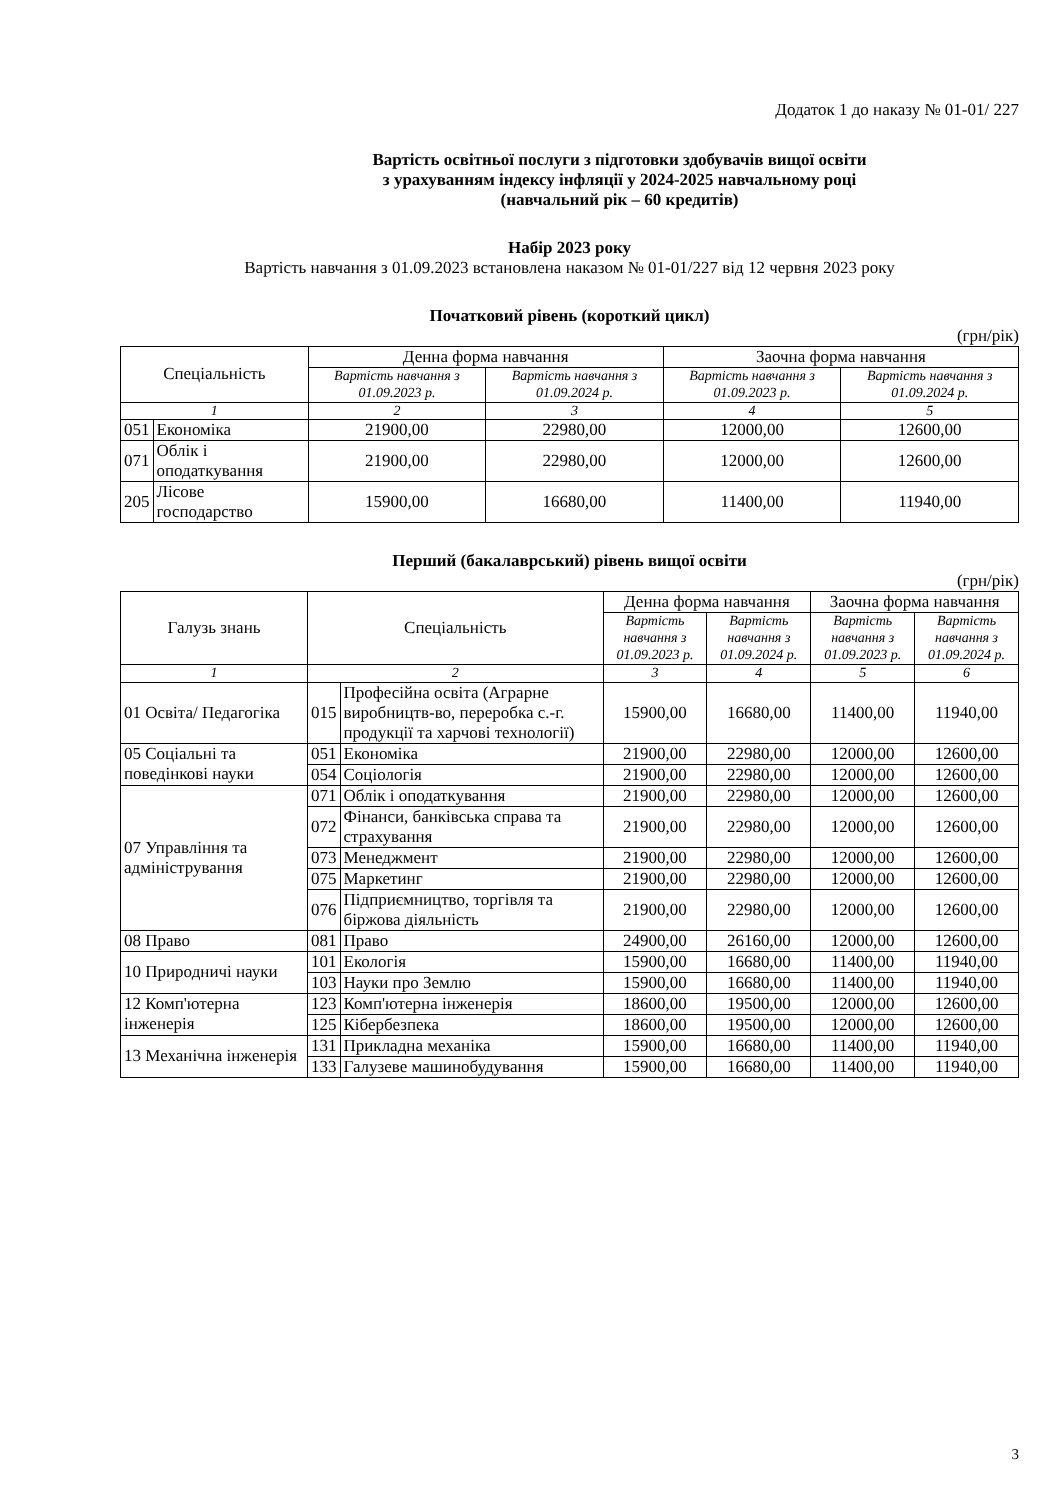Додаток 1 до наказу № 01-01/ 227
Вартість освітньої послуги з підготовки здобувачів вищої освіти
з урахуванням індексу інфляції у 2024-2025 навчальному році
(навчальний рік – 60 кредитів)
Набір 2023 року
Вартість навчання з 01.09.2023 встановлена наказом № 01-01/227 від 12 червня 2023 року
Початковий рівень (короткий цикл)
(грн/рік)
| Спеціальність | | Денна форма навчання | | Заочна форма навчання | |
| --- | --- | --- | --- | --- | --- |
| | | Вартість навчання з 01.09.2023 р. | Вартість навчання з 01.09.2024 р. | Вартість навчання з 01.09.2023 р. | Вартість навчання з 01.09.2024 р. |
| 1 | | 2 | 3 | 4 | 5 |
| 051 | Економіка | 21900,00 | 22980,00 | 12000,00 | 12600,00 |
| 071 | Облік і оподаткування | 21900,00 | 22980,00 | 12000,00 | 12600,00 |
| 205 | Лісове господарство | 15900,00 | 16680,00 | 11400,00 | 11940,00 |
Перший (бакалаврський) рівень вищої освіти
(грн/рік)
| Галузь знань | Спеціальність | | Денна форма навчання | | Заочна форма навчання | |
| --- | --- | --- | --- | --- | --- | --- |
| | | | Вартість навчання з 01.09.2023 р. | Вартість навчання з 01.09.2024 р. | Вартість навчання з 01.09.2023 р. | Вартість навчання з 01.09.2024 р. |
| 1 | 2 | | 3 | 4 | 5 | 6 |
| 01 Освіта/ Педагогіка | 015 | Професійна освіта (Аграрне виробництв-во, переробка с.-г. продукції та харчові технології) | 15900,00 | 16680,00 | 11400,00 | 11940,00 |
| 05 Соціальні та поведінкові науки | 051 | Економіка | 21900,00 | 22980,00 | 12000,00 | 12600,00 |
| | 054 | Соціологія | 21900,00 | 22980,00 | 12000,00 | 12600,00 |
| 07 Управління та адміністрування | 071 | Облік і оподаткування | 21900,00 | 22980,00 | 12000,00 | 12600,00 |
| | 072 | Фінанси, банківська справа та страхування | 21900,00 | 22980,00 | 12000,00 | 12600,00 |
| | 073 | Менеджмент | 21900,00 | 22980,00 | 12000,00 | 12600,00 |
| | 075 | Маркетинг | 21900,00 | 22980,00 | 12000,00 | 12600,00 |
| | 076 | Підприємництво, торгівля та біржова діяльність | 21900,00 | 22980,00 | 12000,00 | 12600,00 |
| 08 Право | 081 | Право | 24900,00 | 26160,00 | 12000,00 | 12600,00 |
| 10 Природничі науки | 101 | Екологія | 15900,00 | 16680,00 | 11400,00 | 11940,00 |
| | 103 | Науки про Землю | 15900,00 | 16680,00 | 11400,00 | 11940,00 |
| 12 Комп'ютерна інженерія | 123 | Комп'ютерна інженерія | 18600,00 | 19500,00 | 12000,00 | 12600,00 |
| | 125 | Кібербезпека | 18600,00 | 19500,00 | 12000,00 | 12600,00 |
| 13 Механічна інженерія | 131 | Прикладна механіка | 15900,00 | 16680,00 | 11400,00 | 11940,00 |
| | 133 | Галузеве машинобудування | 15900,00 | 16680,00 | 11400,00 | 11940,00 |
3